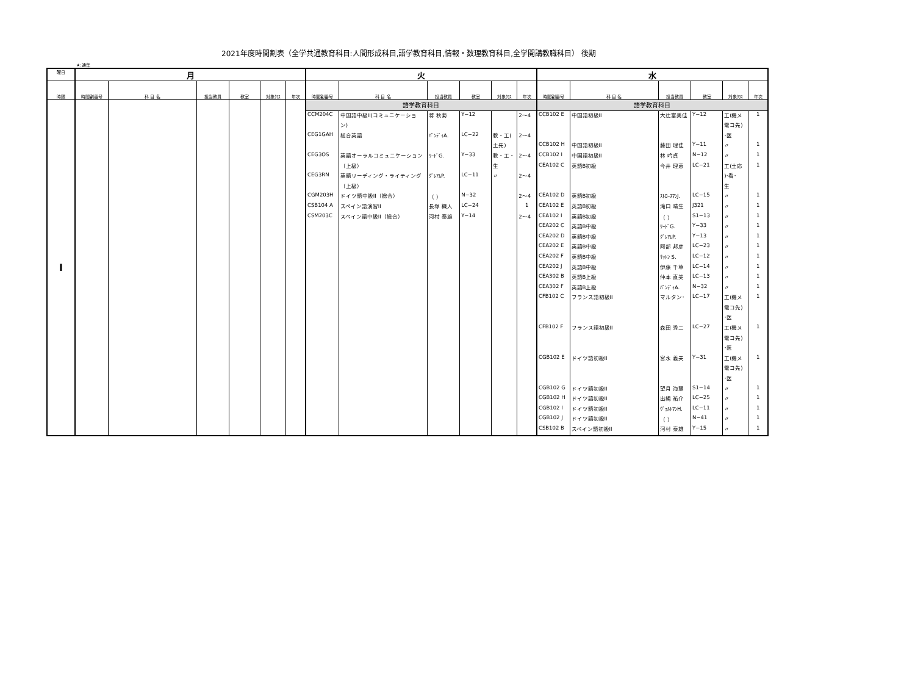2021年度時間割表（全学共通教育科目:人間形成科目,語学教育科目,情報・数理教育科目,全学開講教職科目） 後期
★:通年
| 曜日 | 月 | | | | | | 火 | | | | | | 水 | | | | | |
| --- | --- | --- | --- | --- | --- | --- | --- | --- | --- | --- | --- | --- | --- | --- | --- | --- | --- | --- |
| 時限 | 時間割番号 | 科 目 名 | 担当教員 | 教室 | 対象ｸﾗｽ | 年次 | 時間割番号 | 科 目 名 | 担当教員 | 教室 | 対象ｸﾗｽ | 年次 | 時間割番号 | 科 目 名 | 担当教員 | 教室 | 対象ｸﾗｽ | 年次 |
| I | | | | | | | 語学教育科目 | | | | | | 語学教育科目 | | | | | |
| | | | | | | | CCM204C | 中国語中級II(コミュニケーショ | 蒋 秋菊 | Y−12 | | 2〜4 | CCB102 E | 中国語初級II | 大辻富美佳 | Y−12 | 工(機メ | 1 |
| | | | | | | | | ン) | | | | | | | | | 電コ先) | |
| | | | | | | | CEG1GAH | 総合英語 | ﾊﾟﾝﾃﾞｨA. | LC−22 | 教・工( | 2〜4 | | | | | ･医 | |
| | | | | | | | | | | | 土先) | | CCB102 H | 中国語初級II | 藤田 理佳 | Y−11 | 〃 | 1 |
| | | | | | | | CEG3OS | 英語オーラルコミュニケーション | ﾘｰﾄﾞG. | Y−33 | 教・工・ | 2〜4 | CCB102 I | 中国語初級II | 林 吟貞 | N−12 | 〃 | 1 |
| | | | | | | | | （上級） | | | 生 | | CEA102 C | 英語B初級 | 今井 理恵 | LC−21 | 工(土応 | 1 |
| | | | | | | | CEG3RN | 英語リーディング・ライティング | ｸﾞﾚｱﾑP. | LC−11 | 〃 | 2〜4 | | | | | )･看･ | |
| | | | | | | | | （上級） | | | | | | | | | 生 | |
| | | | | | | | CGM203H | ドイツ語中級II（総合） | （ ） | N−32 | | 2〜4 | CEA102 D | 英語B初級 | ｽﾄﾛｰｽﾏﾝJ. | LC−15 | 〃 | 1 |
| | | | | | | | CSB104 A | スペイン語演習II | 長塚 織人 | LC−24 | | 1 | CEA102 E | 英語B初級 | 滝口 晴生 | J321 | 〃 | 1 |
| | | | | | | | CSM203C | スペイン語中級II（総合） | 河村 泰雄 | Y−14 | | 2〜4 | CEA102 I | 英語B初級 | （ ） | S1−13 | 〃 | 1 |
| | | | | | | | | | | | | | CEA202 C | 英語B中級 | ﾘｰﾄﾞG. | Y−33 | 〃 | 1 |
| | | | | | | | | | | | | | CEA202 D | 英語B中級 | ｸﾞﾚｱﾑP. | Y−13 | 〃 | 1 |
| | | | | | | | | | | | | | CEA202 E | 英語B中級 | 阿部 邦彦 | LC−23 | 〃 | 1 |
| | | | | | | | | | | | | | CEA202 F | 英語B中級 | ｻｯﾄﾝ S. | LC−12 | 〃 | 1 |
| | | | | | | | | | | | | | CEA202 J | 英語B中級 | 伊藤 千草 | LC−14 | 〃 | 1 |
| | | | | | | | | | | | | | CEA302 B | 英語B上級 | 仲本 直美 | LC−13 | 〃 | 1 |
| | | | | | | | | | | | | | CEA302 F | 英語B上級 | ﾊﾟﾝﾃﾞｨA. | N−32 | 〃 | 1 |
| | | | | | | | | | | | | | CFB102 C | フランス語初級II | マルタン･ | LC−17 | 工(機メ | 1 |
| | | | | | | | | | | | | | | | | | 電コ先) | |
| | | | | | | | | | | | | | | | | | ･医 | |
| | | | | | | | | | | | | | CFB102 F | フランス語初級II | 森田 秀二 | LC−27 | 工(機メ | 1 |
| | | | | | | | | | | | | | | | | | 電コ先) | |
| | | | | | | | | | | | | | | | | | ･医 | |
| | | | | | | | | | | | | | CGB102 E | ドイツ語初級II | 宮永 義夫 | Y−31 | 工(機メ | 1 |
| | | | | | | | | | | | | | | | | | 電コ先) | |
| | | | | | | | | | | | | | | | | | ･医 | |
| | | | | | | | | | | | | | CGB102 G | ドイツ語初級II | 望月 海慧 | S1−14 | 〃 | 1 |
| | | | | | | | | | | | | | CGB102 H | ドイツ語初級II | 出縄 祐介 | LC−25 | 〃 | 1 |
| | | | | | | | | | | | | | CGB102 I | ドイツ語初級II | ｳﾞｪﾙﾄﾏﾝH. | LC−11 | 〃 | 1 |
| | | | | | | | | | | | | | CGB102 J | ドイツ語初級II | （ ） | N−41 | 〃 | 1 |
| | | | | | | | | | | | | | CSB102 B | スペイン語初級II | 河村 泰雄 | Y−15 | 〃 | 1 |